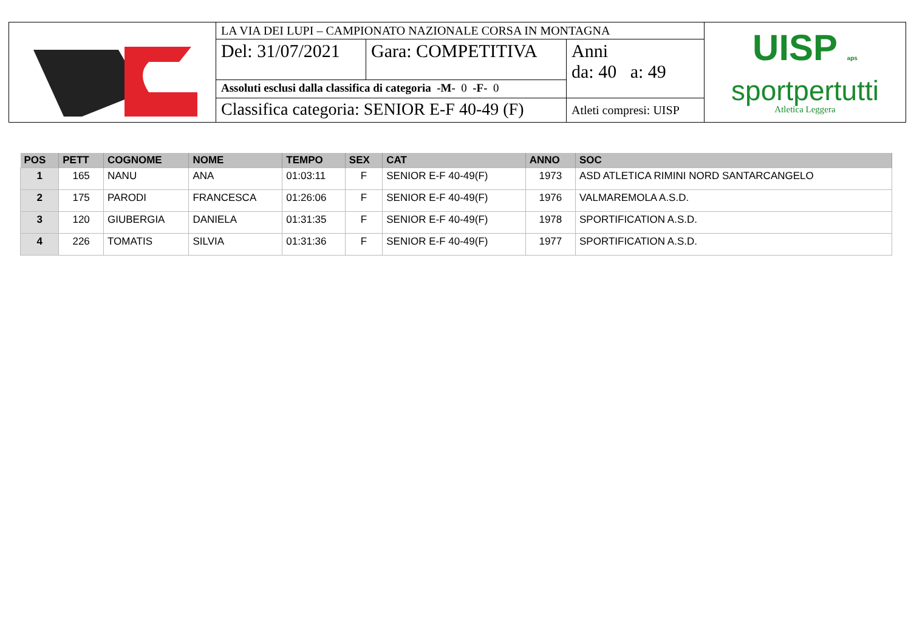| | LA VIA DEI LUPI – CAMPIONATO NAZIONALE CORSA IN MONTAGNA | | | UISP aps sportpertutti Atletica Leggera |
| | Del: 31/07/2021 | Gara: COMPETITIVA | Anni da: 40 a: 49 | |
| | Assoluti esclusi dalla classifica di categoria -M- 0 -F- 0 | | | |
| | Classifica categoria: SENIOR E-F 40-49 (F) | | Atleti compresi: UISP | |
| POS | PETT | COGNOME | NOME | TEMPO | SEX | CAT | ANNO | SOC |
| --- | --- | --- | --- | --- | --- | --- | --- | --- |
| 1 | 165 | NANU | ANA | 01:03:11 | F | SENIOR E-F 40-49(F) | 1973 | ASD ATLETICA RIMINI NORD SANTARCANGELO |
| 2 | 175 | PARODI | FRANCESCA | 01:26:06 | F | SENIOR E-F 40-49(F) | 1976 | VALMAREMOLA A.S.D. |
| 3 | 120 | GIUBERGIA | DANIELA | 01:31:35 | F | SENIOR E-F 40-49(F) | 1978 | SPORTIFICATION A.S.D. |
| 4 | 226 | TOMATIS | SILVIA | 01:31:36 | F | SENIOR E-F 40-49(F) | 1977 | SPORTIFICATION A.S.D. |